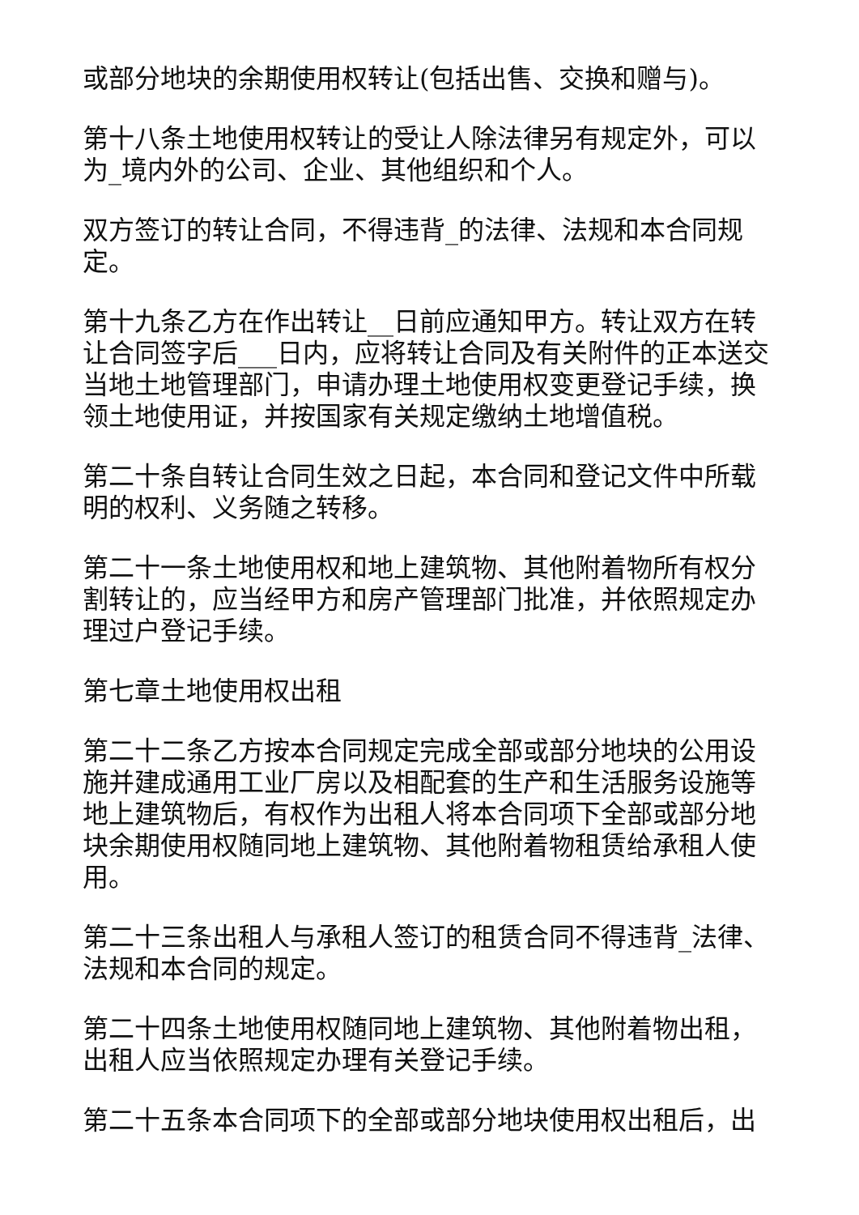或部分地块的余期使用权转让(包括出售、交换和赠与)。
第十八条土地使用权转让的受让人除法律另有规定外，可以为_境内外的公司、企业、其他组织和个人。
双方签订的转让合同，不得违背_的法律、法规和本合同规定。
第十九条乙方在作出转让__日前应通知甲方。转让双方在转让合同签字后___日内，应将转让合同及有关附件的正本送交当地土地管理部门，申请办理土地使用权变更登记手续，换领土地使用证，并按国家有关规定缴纳土地增值税。
第二十条自转让合同生效之日起，本合同和登记文件中所载明的权利、义务随之转移。
第二十一条土地使用权和地上建筑物、其他附着物所有权分割转让的，应当经甲方和房产管理部门批准，并依照规定办理过户登记手续。
第七章土地使用权出租
第二十二条乙方按本合同规定完成全部或部分地块的公用设施并建成通用工业厂房以及相配套的生产和生活服务设施等地上建筑物后，有权作为出租人将本合同项下全部或部分地块余期使用权随同地上建筑物、其他附着物租赁给承租人使用。
第二十三条出租人与承租人签订的租赁合同不得违背_法律、法规和本合同的规定。
第二十四条土地使用权随同地上建筑物、其他附着物出租，出租人应当依照规定办理有关登记手续。
第二十五条本合同项下的全部或部分地块使用权出租后，出